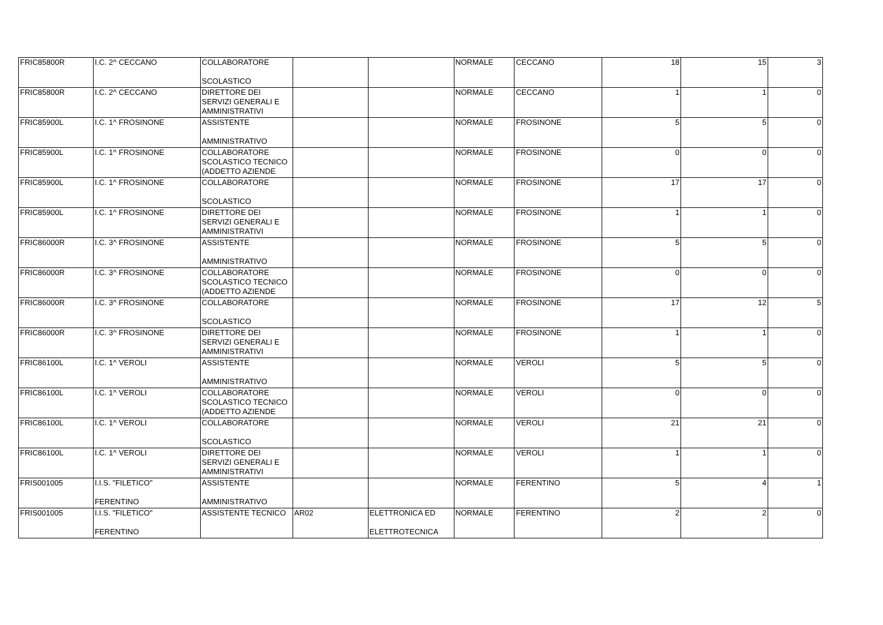| FRIC85800R | I.C. 2^ CECCANO | COLLABORATORE SCOLASTICO | | | NORMALE | CECCANO | 18 | 15 | 3 |
| FRIC85800R | I.C. 2^ CECCANO | DIRETTORE DEI SERVIZI GENERALI E AMMINISTRATIVI | | | NORMALE | CECCANO | 1 | 1 | 0 |
| FRIC85900L | I.C. 1^ FROSINONE | ASSISTENTE AMMINISTRATIVO | | | NORMALE | FROSINONE | 5 | 5 | 0 |
| FRIC85900L | I.C. 1^ FROSINONE | COLLABORATORE SCOLASTICO TECNICO (ADDETTO AZIENDE | | | NORMALE | FROSINONE | 0 | 0 | 0 |
| FRIC85900L | I.C. 1^ FROSINONE | COLLABORATORE SCOLASTICO | | | NORMALE | FROSINONE | 17 | 17 | 0 |
| FRIC85900L | I.C. 1^ FROSINONE | DIRETTORE DEI SERVIZI GENERALI E AMMINISTRATIVI | | | NORMALE | FROSINONE | 1 | 1 | 0 |
| FRIC86000R | I.C. 3^ FROSINONE | ASSISTENTE AMMINISTRATIVO | | | NORMALE | FROSINONE | 5 | 5 | 0 |
| FRIC86000R | I.C. 3^ FROSINONE | COLLABORATORE SCOLASTICO TECNICO (ADDETTO AZIENDE | | | NORMALE | FROSINONE | 0 | 0 | 0 |
| FRIC86000R | I.C. 3^ FROSINONE | COLLABORATORE SCOLASTICO | | | NORMALE | FROSINONE | 17 | 12 | 5 |
| FRIC86000R | I.C. 3^ FROSINONE | DIRETTORE DEI SERVIZI GENERALI E AMMINISTRATIVI | | | NORMALE | FROSINONE | 1 | 1 | 0 |
| FRIC86100L | I.C. 1^ VEROLI | ASSISTENTE AMMINISTRATIVO | | | NORMALE | VEROLI | 5 | 5 | 0 |
| FRIC86100L | I.C. 1^ VEROLI | COLLABORATORE SCOLASTICO TECNICO (ADDETTO AZIENDE | | | NORMALE | VEROLI | 0 | 0 | 0 |
| FRIC86100L | I.C. 1^ VEROLI | COLLABORATORE SCOLASTICO | | | NORMALE | VEROLI | 21 | 21 | 0 |
| FRIC86100L | I.C. 1^ VEROLI | DIRETTORE DEI SERVIZI GENERALI E AMMINISTRATIVI | | | NORMALE | VEROLI | 1 | 1 | 0 |
| FRIS001005 | I.I.S. "FILETICO" FERENTINO | ASSISTENTE AMMINISTRATIVO | | | NORMALE | FERENTINO | 5 | 4 | 1 |
| FRIS001005 | I.I.S. "FILETICO" FERENTINO | ASSISTENTE TECNICO | AR02 | ELETTRONICA ED ELETTROTECNICA | NORMALE | FERENTINO | 2 | 2 | 0 |